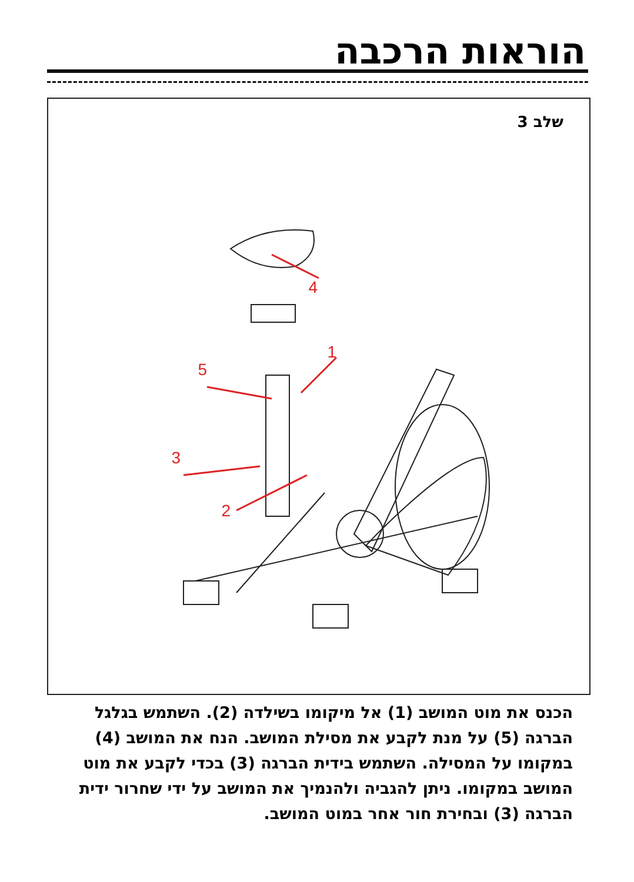הוראות הרכבה
שלב 3
4
1
5
3
2
הכנס את מוט המושב (1) אל מיקומו בשילדה (2). השתמש בגלגל הברגה (5) על מנת לקבע את מסילת המושב. הנח את המושב (4) במקומו על המסילה. השתמש בידית הברגה (3) בכדי לקבע את מוט המושב במקומו. ניתן להגביה ולהנמיך את המושב על ידי שחרור ידית הברגה (3) ובחירת חור אחר במוט המושב.